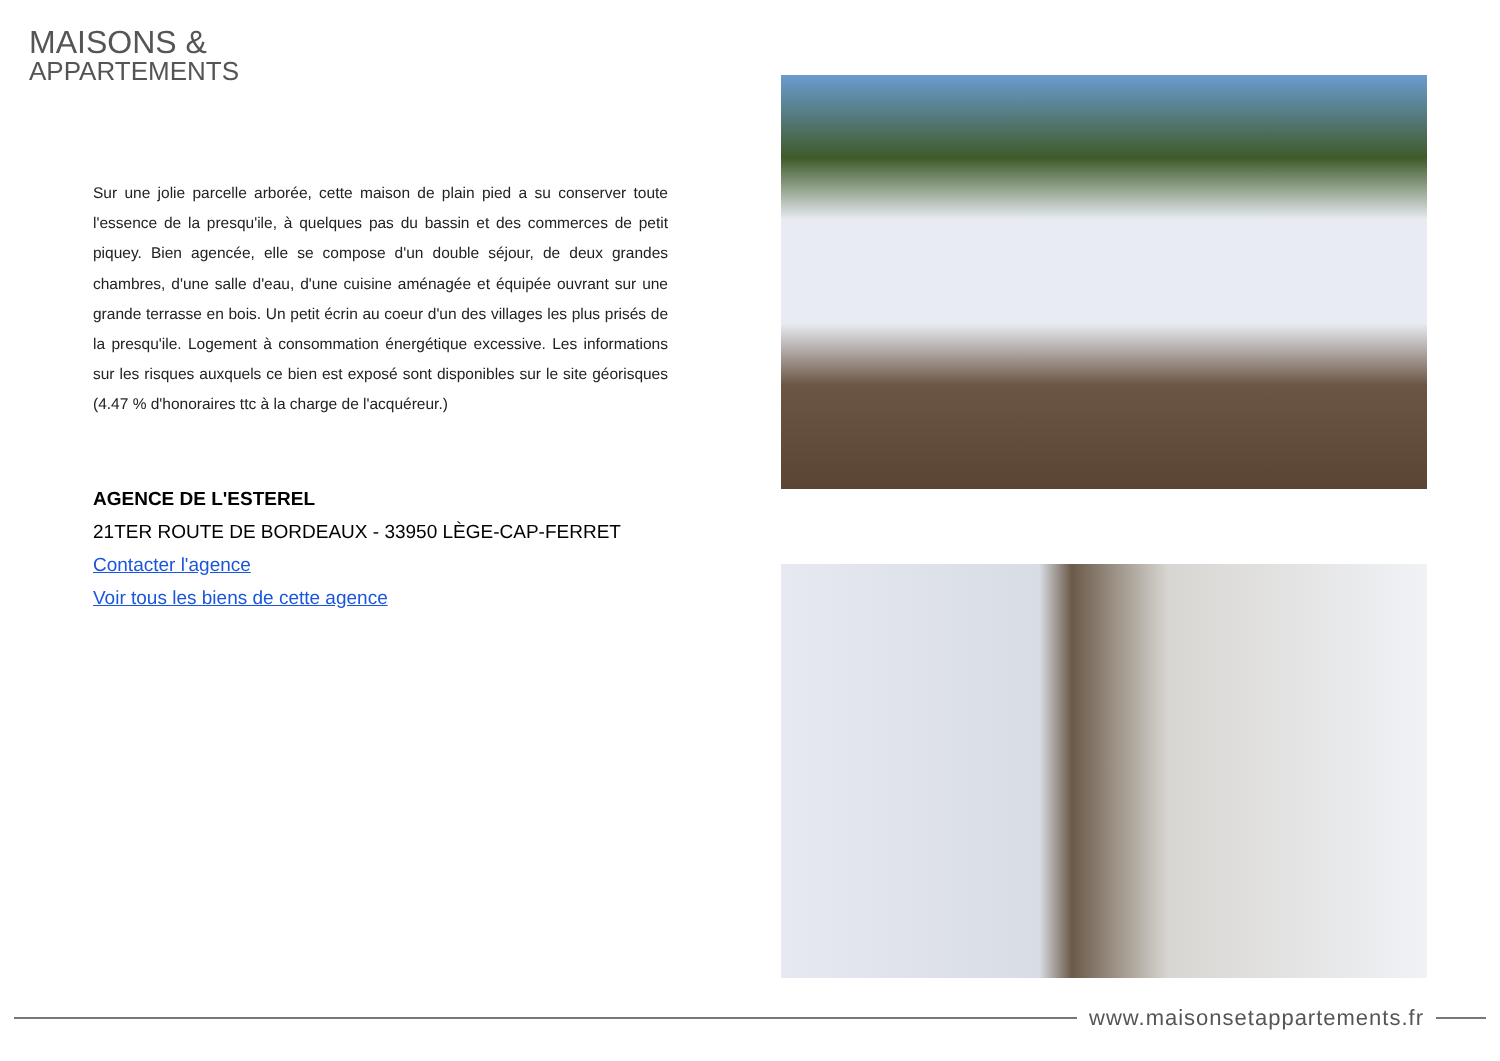MAISONS &
APPARTEMENTS
Sur une jolie parcelle arborée, cette maison de plain pied a su conserver toute l'essence de la presqu'ile, à quelques pas du bassin et des commerces de petit piquey. Bien agencée, elle se compose d'un double séjour, de deux grandes chambres, d'une salle d'eau, d'une cuisine aménagée et équipée ouvrant sur une grande terrasse en bois. Un petit écrin au coeur d'un des villages les plus prisés de la presqu'ile. Logement à consommation énergétique excessive. Les informations sur les risques auxquels ce bien est exposé sont disponibles sur le site géorisques (4.47 % d'honoraires ttc à la charge de l'acquéreur.)
AGENCE DE L'ESTEREL
21TER ROUTE DE BORDEAUX - 33950 LÈGE-CAP-FERRET
Contacter l'agence
Voir tous les biens de cette agence
www.maisonsetappartements.fr